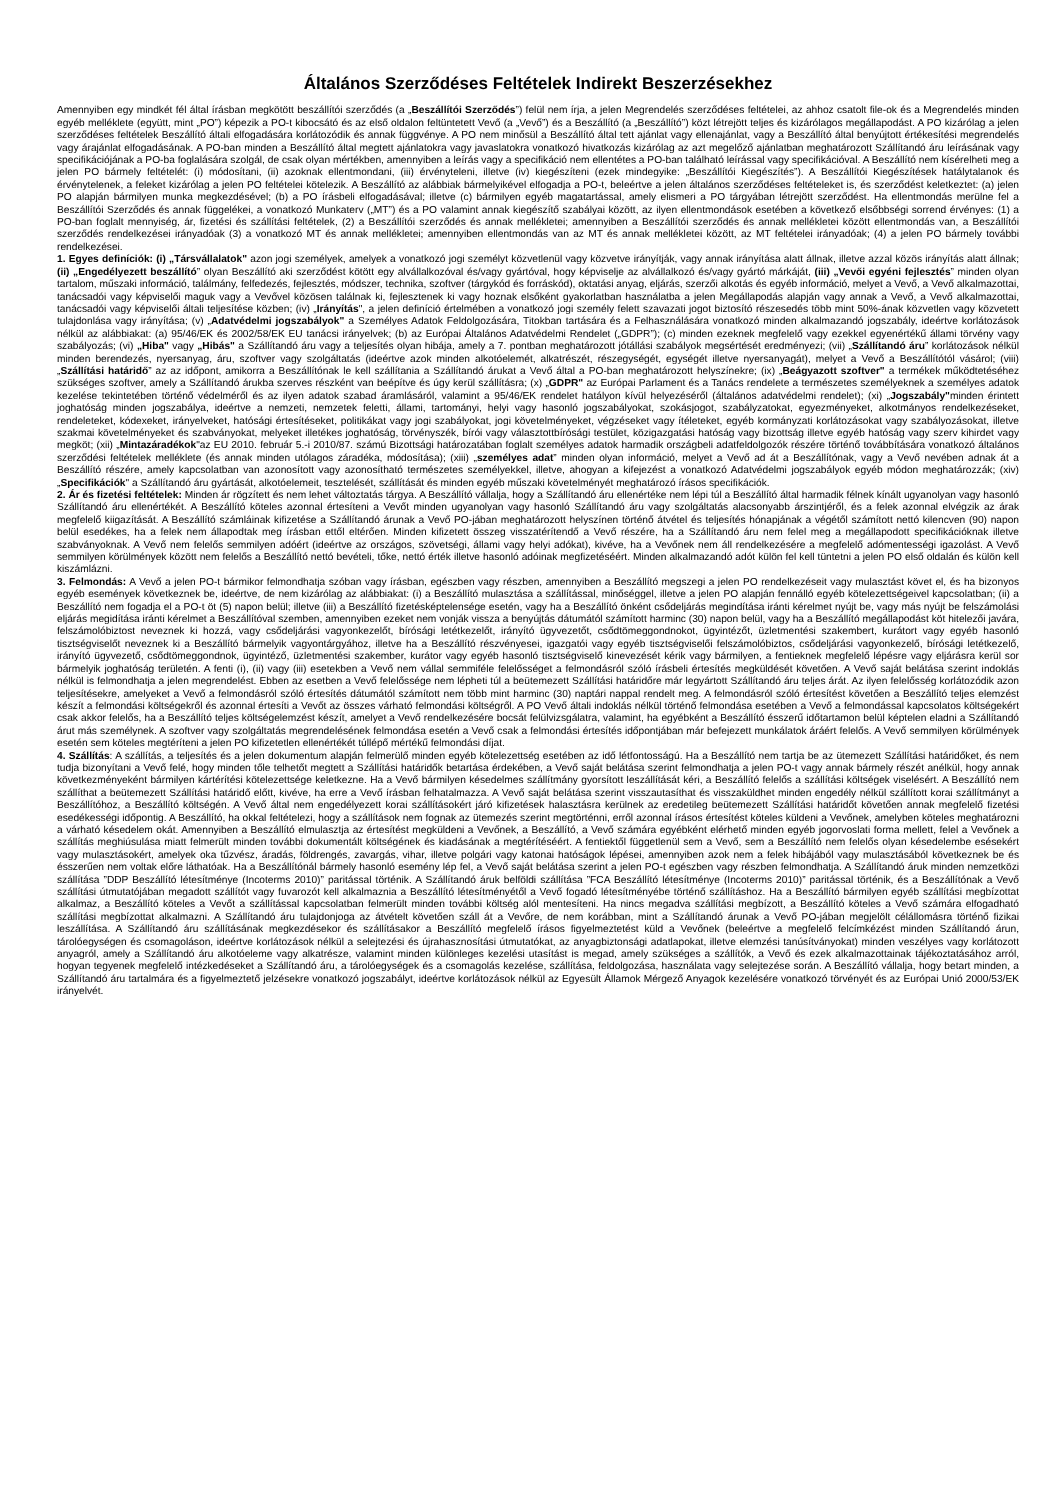Általános Szerződéses Feltételek Indirekt Beszerzésekhez
Amennyiben egy mindkét fél által írásban megkötött beszállítói szerződés (a „Beszállítói Szerződés”) felül nem írja, a jelen Megrendelés szerződéses feltételei, az ahhoz csatolt file-ok és a Megrendelés minden egyéb melléklete (együtt, mint „PO”) képezik a PO-t kibocsátó és az első oldalon feltüntetett Vevő (a „Vevő”) és a Beszállító (a „Beszállító”) közt létrejött teljes és kizárólagos megállapodást. A PO kizárólag a jelen szerződéses feltételek Beszállító általi elfogadására korlátozódik és annak függvénye. A PO nem minősül a Beszállító által tett ajánlat vagy ellenajánlat, vagy a Beszállító által benyújtott értékesítési megrendelés vagy árajánlat elfogadásának. A PO-ban minden a Beszállító által megtett ajánlatokra vagy javaslatokra vonatkozó hivatkozás kizárólag az azt megelőző ajánlatban meghatározott Szállítandó áru leírásának vagy specifikációjának a PO-ba foglalására szolgál, de csak olyan mértékben, amennyiben a leírás vagy a specifikáció nem ellentétes a PO-ban található leírással vagy specifikációval. A Beszállító nem kísérelheti meg a jelen PO bármely feltételét: (i) módosítani, (ii) azoknak ellentmondani, (iii) érvényteleni, illetve (iv) kiegészíteni (ezek mindegyike: „Beszállítói Kiegészítés”). A Beszállítói Kiegészítések hatálytalanok és érvénytelenek, a feleket kizárólag a jelen PO feltételei kötelezik. A Beszállító az alábbiak bármelyikével elfogadja a PO-t, beleértve a jelen általános szerződéses feltételeket is, és szerződést keletkeztet: (a) jelen PO alapján bármilyen munka megkezdésével; (b) a PO írásbeli elfogadásával; illetve (c) bármilyen egyéb magatartással, amely elismeri a PO tárgyában létrejött szerződést. Ha ellentmondás merülne fel a Beszállítói Szerződés és annak függelékei, a vonatkozó Munkaterv („MT”) és a PO valamint annak kiegészítő szabályai között, az ilyen ellentmondások esetében a következő elsőbbségi sorrend érvényes: (1) a PO-ban foglalt mennyiség, ár, fizetési és szállítási feltételek, (2) a Beszállítói szerződés és annak mellékletei; amennyiben a Beszállítói szerződés és annak mellékletei között ellentmondás van, a Beszállítói szerződés rendelkezései irányadóak (3) a vonatkozó MT és annak mellékletei; amennyiben ellentmondás van az MT és annak mellékletei között, az MT feltételei irányadóak; (4) a jelen PO bármely további rendelkezései.
1. Egyes definíciók: (i) „Társvállalatok" azon jogi személyek, amelyek a vonatkozó jogi személyt közvetlenül vagy közvetve irányítják, vagy annak irányítása alatt állnak, illetve azzal közös irányítás alatt állnak; (ii) „Engedélyezett beszállító” olyan Beszállító aki szerződést kötött egy alvállalkozóval és/vagy gyártóval, hogy képviselje az alvállalkozó és/vagy gyártó márkáját, (iii) „Vevői egyéni fejlesztés” minden olyan tartalom, műszaki információ, találmány, felfedezés, fejlesztés, módszer, technika, szoftver (tárgykód és forráskód), oktatási anyag, eljárás, szerzői alkotás és egyéb információ, melyet a Vevő, a Vevő alkalmazottai, tanácsadói vagy képviselői maguk vagy a Vevővel közösen találnak ki, fejlesztenek ki vagy hoznak elsőként gyakorlatban használatba a jelen Megállapodás alapján vagy annak a Vevő, a Vevő alkalmazottai, tanácsadói vagy képviselői általi teljesítése közben; (iv) „Irányítás", a jelen definíció értelmében a vonatkozó jogi személy felett szavazati jogot biztosító részesedés több mint 50%-ának közvetlen vagy közvetett tulajdonlása vagy irányítása; (v) „Adatvédelmi jogszabályok" a Személyes Adatok Feldolgozására, Titokban tartására és a Felhasználására vonatkozó minden alkalmazandó jogszabály, ideértve korlátozások nélkül az alábbiakat: (a) 95/46/EK és 2002/58/EK EU tanácsi irányelvek; (b) az Európai Általános Adatvédelmi Rendelet („GDPR”); (c) minden ezeknek megfelelő vagy ezekkel egyenértékű állami törvény vagy szabályozás; (vi) „Hiba" vagy „Hibás" a Szállítandó áru vagy a teljesítés olyan hibája, amely a 7. pontban meghatározott jótállási szabályok megsértését eredményezi; (vii) „Szállítandó áru” korlátozások nélkül minden berendezés, nyersanyag, áru, szoftver vagy szolgáltatás (ideértve azok minden alkotóelemét, alkatrészét, részegységét, egységét illetve nyersanyagát), melyet a Vevő a Beszállítótól vásárol; (viii) „Szállítási határidő” az az időpont, amikorra a Beszállítónak le kell szállítania a Szállítandó árukat a Vevő által a PO-ban meghatározott helyszínekre; (ix) „Beágyazott szoftver" a termékek működtetéséhez szükséges szoftver, amely a Szállítandó árukba szerves részként van beépítve és úgy kerül szállításra; (x) „GDPR" az Európai Parlament és a Tanács rendelete a természetes személyeknek a személyes adatok kezelése tekintetében történő védelméről és az ilyen adatok szabad áramlásáról, valamint a 95/46/EK rendelet hatályon kívül helyezéséről (általános adatvédelmi rendelet); (xi) „Jogszabály"minden érintett joghatóság minden jogszabálya, ideértve a nemzeti, nemzetek feletti, állami, tartományi, helyi vagy hasonló jogszabályokat, szokásjogot, szabályzatokat, egyezményeket, alkotmányos rendelkezéseket, rendeleteket, kódexeket, irányelveket, hatósági értesítéseket, politikákat vagy jogi szabályokat, jogi követelményeket, végzéseket vagy ítéleteket, egyéb kormányzati korlátozásokat vagy szabályozásokat, illetve szakmai követelményeket és szabványokat, melyeket illetékes joghatóság, törvényszék, bírói vagy választottbírósági testület, közigazgatási hatóság vagy bizottság illetve egyéb hatóság vagy szerv kihirdet vagy megköt; (xii) „Mintazáradékok"az EU 2010. február 5.-i 2010/87. számú Bizottsági határozatában foglalt személyes adatok harmadik országbeli adatfeldolgozók részére történő továbbítására vonatkozó általános szerződési feltételek melléklete (és annak minden utólagos záradéka, módosítása); (xiii) „személyes adat” minden olyan információ, melyet a Vevő ad át a Beszállítónak, vagy a Vevő nevében adnak át a Beszállító részére, amely kapcsolatban van azonosított vagy azonosítható természetes személyekkel, illetve, ahogyan a kifejezést a vonatkozó Adatvédelmi jogszabályok egyéb módon meghatározzák; (xiv) „Specifikációk" a Szállítandó áru gyártását, alkotóelemeit, tesztelését, szállítását és minden egyéb műszaki követelményét meghatározó írásos specifikációk.
2. Ár és fizetési feltételek: Minden ár rögzített és nem lehet változtatás tárgya. A Beszállító vállalja, hogy a Szállítandó áru ellenértéke nem lépi túl a Beszállító által harmadik félnek kínált ugyanolyan vagy hasonló Szállítandó áru ellenértékét. A Beszállító köteles azonnal értesíteni a Vevőt minden ugyanolyan vagy hasonló Szállítandó áru vagy szolgáltatás alacsonyabb árszintjéről, és a felek azonnal elvégzik az árak megfelelő kiigazítását. A Beszállító számláinak kifizetése a Szállítandó árunak a Vevő PO-jában meghatározott helyszínen történő átvétel és teljesítés hónapjának a végétől számított nettó kilencven (90) napon belül esedékes, ha a felek nem állapodtak meg írásban ettől eltérően. Minden kifizetett összeg visszatérítendő a Vevő részére, ha a Szállítandó áru nem felel meg a megállapodott specifikációknak illetve szabványoknak. A Vevő nem felelős semmilyen adóért (ideértve az országos, szövetségi, állami vagy helyi adókat), kivéve, ha a Vevőnek nem áll rendelkezésére a megfelelő adómentességi igazolást. A Vevő semmilyen körülmények között nem felelős a Beszállító nettó bevételi, tőke, nettó érték illetve hasonló adóinak megfizetéséért. Minden alkalmazandó adót külön fel kell tüntetni a jelen PO első oldalán és külön kell kiszámlázni.
3. Felmondás: A Vevő a jelen PO-t bármikor felmondhatja szóban vagy írásban, egészben vagy részben, amennyiben a Beszállító megszegi a jelen PO rendelkezéseit vagy mulasztást követ el, és ha bizonyos egyéb események következnek be, ideértve, de nem kizárólag az alábbiakat: (i) a Beszállító mulasztása a szállítással, minőséggel, illetve a jelen PO alapján fennálló egyéb kötelezettségeivel kapcsolatban; (ii) a Beszállító nem fogadja el a PO-t öt (5) napon belül; illetve (iii) a Beszállító fizetésképtelensége esetén, vagy ha a Beszállító önként csődeljárás megindítása iránti kérelmet nyújt be, vagy más nyújt be felszámolási eljárás megidítása iránti kérelmet a Beszállítóval szemben, amennyiben ezeket nem vonják vissza a benyújtás dátumától számított harminc (30) napon belül, vagy ha a Beszállító megállapodást köt hitelezői javára, felszámolóbiztost neveznek ki hozzá, vagy csődeljárási vagyonkezelőt, bírósági letétkezelőt, irányító ügyvezetőt, csődtömeggondnokot, ügyintézőt, üzletmentési szakembert, kurátort vagy egyéb hasonló tisztségviselőt neveznek ki a Beszállító bármelyik vagyontárgyához, illetve ha a Beszállító részvényesei, igazgatói vagy egyéb tisztségviselői felszámolóbiztos, csődeljárási vagyonkezelő, bírósági letétkezelő, irányító ügyvezető, csődtömeggondnok, ügyintéző, üzletmentési szakember, kurátor vagy egyéb hasonló tisztségviselő kinevezését kérik vagy bármilyen, a fentieknek megfelelő lépésre vagy eljárásra kerül sor bármelyik joghatóság területén. A fenti (i), (ii) vagy (iii) esetekben a Vevő nem vállal semmiféle felelősséget a felmondásról szóló írásbeli értesítés megküldését követően. A Vevő saját belátása szerint indoklás nélkül is felmondhatja a jelen megrendelést. Ebben az esetben a Vevő felelőssége nem lépheti túl a beütemezett Szállítási határidőre már legyártott Szállítandó áru teljes árát. Az ilyen felelősség korlátozódik azon teljesítésekre, amelyeket a Vevő a felmondásról szóló értesítés dátumától számított nem több mint harminc (30) naptári nappal rendelt meg. A felmondásról szóló értesítést követően a Beszállító teljes elemzést készít a felmondási költségekről és azonnal értesíti a Vevőt az összes várható felmondási költségről. A PO Vevő általi indoklás nélkül történő felmondása esetében a Vevő a felmondással kapcsolatos költségekért csak akkor felelős, ha a Beszállító teljes költségelemzést készít, amelyet a Vevő rendelkezésére bocsát felülvizsgálatra, valamint, ha egyébként a Beszállító ésszerű időtartamon belül képtelen eladni a Szállítandó árut más személynek. A szoftver vagy szolgáltatás megrendelésének felmondása esetén a Vevő csak a felmondási értesítés időpontjában már befejezett munkálatok áráért felelős. A Vevő semmilyen körülmények esetén sem köteles megtéríteni a jelen PO kifizetetlen ellenértékét túllépő mértékű felmondási díjat.
4. Szállítás: A szállítás, a teljesítés és a jelen dokumentum alapján felmerülő minden egyéb kötelezettség esetében az idő létfontosságú. Ha a Beszállító nem tartja be az ütemezett Szállítási határidőket, és nem tudja bizonyítani a Vevő felé, hogy minden tőle telhetőt megtett a Szállítási határidők betartása érdekében, a Vevő saját belátása szerint felmondhatja a jelen PO-t vagy annak bármely részét anélkül, hogy annak következményeként bármilyen kártérítési kötelezettsége keletkezne. Ha a Vevő bármilyen késedelmes szállítmány gyorsított leszállítását kéri, a Beszállító felelős a szállítási költségek viselésért. A Beszállító nem szállíthat a beütemezett Szállítási határidő előtt, kivéve, ha erre a Vevő írásban felhatalmazza. A Vevő saját belátása szerint visszautasíthat és visszaküldhet minden engedély nélkül szállított korai szállítmányt a Beszállítóhoz, a Beszállító költségén. A Vevő által nem engedélyezett korai szállításokért járó kifizetések halasztásra kerülnek az eredetileg beütemezett Szállítási határidőt követően annak megfelelő fizetési esedékességi időpontig. A Beszállító, ha okkal feltételezi, hogy a szállítások nem fognak az ütemezés szerint megtörténni, erről azonnal írásos értesítést köteles küldeni a Vevőnek, amelyben köteles meghatározni a várható késedelem okát. Amennyiben a Beszállító elmulasztja az értesítést megküldeni a Vevőnek, a Beszállító, a Vevő számára egyébként elérhető minden egyéb jogorvoslati forma mellett, felel a Vevőnek a szállítás meghiúsulása miatt felmerült minden további dokumentált költségének és kiadásának a megtérítéséért. A fentiektől függetlenül sem a Vevő, sem a Beszállító nem felelős olyan késedelembe esésekért vagy mulasztásokért, amelyek oka tűzvész, áradás, földrengés, zavargás, vihar, illetve polgári vagy katonai hatóságok lépései, amennyiben azok nem a felek hibájából vagy mulasztásából következnek be és ésszerűen nem voltak előre láthatóak. Ha a Beszállítónál bármely hasonló esemény lép fel, a Vevő saját belátása szerint a jelen PO-t egészben vagy részben felmondhatja. A Szállítandó áruk minden nemzetközi szállítása ”DDP Beszállító létesítménye (Incoterms 2010)” paritással történik. A Szállítandó áruk belföldi szállítása ”FCA Beszállító létesítménye (Incoterms 2010)” paritással történik, és a Beszállítónak a Vevő szállítási útmutatójában megadott szállítót vagy fuvarozót kell alkalmaznia a Beszállító létesítményétől a Vevő fogadó létesítményébe történő szállításhoz. Ha a Beszállító bármilyen egyéb szállítási megbízottat alkalmaz, a Beszállító köteles a Vevőt a szállítással kapcsolatban felmerült minden további költség alól mentesíteni. Ha nincs megadva szállítási megbízott, a Beszállító köteles a Vevő számára elfogadható szállítási megbízottat alkalmazni. A Szállítandó áru tulajdonjoga az átvételt követően száll át a Vevőre, de nem korábban, mint a Szállítandó árunak a Vevő PO-jában megjelölt célállomásra történő fizikai leszállítása. A Szállítandó áru szállításának megkezdésekor és szállításakor a Beszállító megfelelő írásos figyelmeztetést küld a Vevőnek (beleértve a megfelelő felcímkézést minden Szállítandó árun, tárolóegységen és csomagoláson, ideértve korlátozások nélkül a selejtezési és újrahasznosítási útmutatókat, az anyagbiztonsági adatlapokat, illetve elemzési tanúsítványokat) minden veszélyes vagy korlátozott anyagról, amely a Szállítandó áru alkotóeleme vagy alkatrésze, valamint minden különleges kezelési utasítást is megad, amely szükséges a szállítók, a Vevő és ezek alkalmazottainak tájékoztatásához arról, hogyan tegyenek megfelelő intézkedéseket a Szállítandó áru, a tárolóegységek és a csomagolás kezelése, szállítása, feldolgozása, használata vagy selejtezése során. A Beszállító vállalja, hogy betart minden, a Szállítandó áru tartalmára és a figyelmeztető jelzésekre vonatkozó jogszabályt, ideértve korlátozások nélkül az Egyesült Államok Mérgező Anyagok kezelésére vonatkozó törvényét és az Európai Unió 2000/53/EK irányelvét.